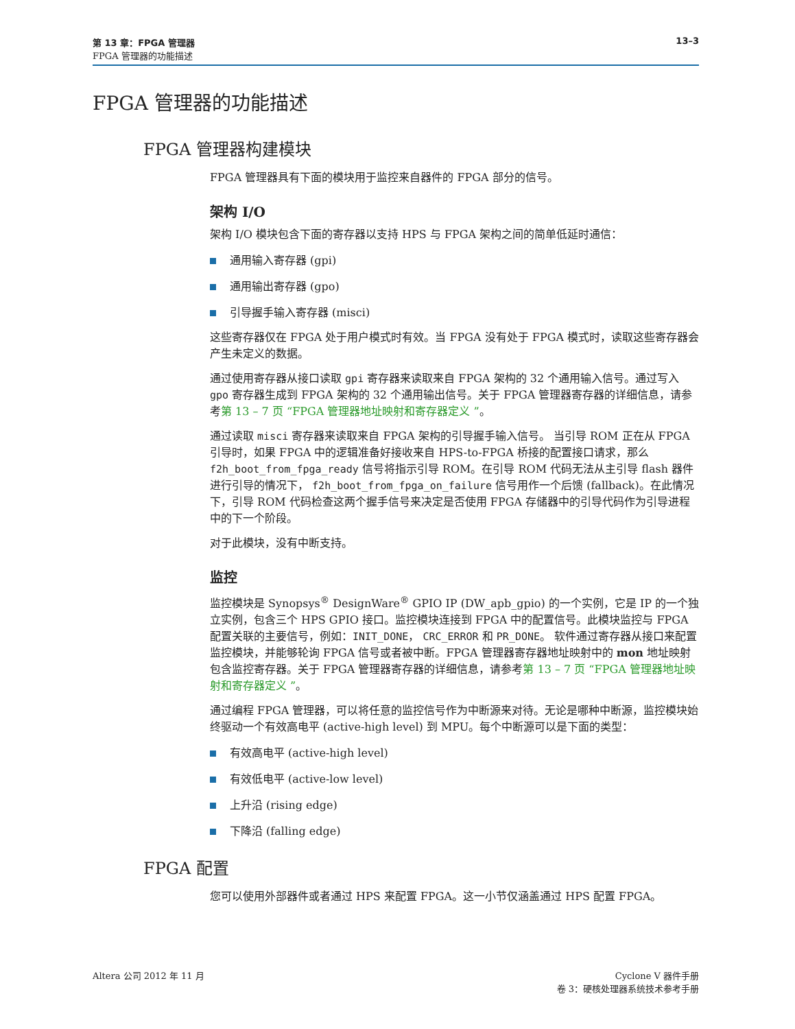13–3 第 13 章：FPGA 管理器
FPGA 管理器的功能描述
FPGA 管理器的功能描述
FPGA 管理器构建模块
FPGA 管理器具有下面的模块用于监控来自器件的 FPGA 部分的信号。
架构 I/O
架构 I/O 模块包含下面的寄存器以支持 HPS 与 FPGA 架构之间的简单低延时通信：
通用输入寄存器 (gpi)
通用输出寄存器 (gpo)
引导握手输入寄存器 (misci)
这些寄存器仅在 FPGA 处于用户模式时有效。当 FPGA 没有处于 FPGA 模式时，读取这些寄存器会产生未定义的数据。
通过使用寄存器从接口读取 gpi 寄存器来读取来自 FPGA 架构的 32 个通用输入信号。通过写入 gpo 寄存器生成到 FPGA 架构的 32 个通用输出信号。关于 FPGA 管理器寄存器的详细信息，请参考第 13 – 7 页 “FPGA 管理器地址映射和寄存器定义 ”。
通过读取 misci 寄存器来读取来自 FPGA 架构的引导握手输入信号。 当引导 ROM 正在从 FPGA 引导时，如果 FPGA 中的逻辑准备好接收来自 HPS-to-FPGA 桥接的配置接口请求，那么 f2h_boot_from_fpga_ready 信号将指示引导 ROM。在引导 ROM 代码无法从主引导 flash 器件进行引导的情况下， f2h_boot_from_fpga_on_failure 信号用作一个后馈 (fallback)。在此情况下，引导 ROM 代码检查这两个握手信号来决定是否使用 FPGA 存储器中的引导代码作为引导进程中的下一个阶段。
对于此模块，没有中断支持。
监控
监控模块是 Synopsys<sup>®</sup> DesignWare<sup>®</sup> GPIO IP (DW_apb_gpio) 的一个实例，它是 IP 的一个独立实例，包含三个 HPS GPIO 接口。监控模块连接到 FPGA 中的配置信号。此模块监控与 FPGA 配置关联的主要信号，例如：INIT_DONE， CRC_ERROR 和 PR_DONE。 软件通过寄存器从接口来配置监控模块，并能够轮询 FPGA 信号或者被中断。FPGA 管理器寄存器地址映射中的 mon 地址映射包含监控寄存器。关于 FPGA 管理器寄存器的详细信息，请参考第 13 – 7 页 “FPGA 管理器地址映射和寄存器定义 ”。
通过编程 FPGA 管理器，可以将任意的监控信号作为中断源来对待。无论是哪种中断源，监控模块始终驱动一个有效高电平 (active-high level) 到 MPU。每个中断源可以是下面的类型：
有效高电平 (active-high level)
有效低电平 (active-low level)
上升沿 (rising edge)
下降沿 (falling edge)
FPGA 配置
您可以使用外部器件或者通过 HPS 来配置 FPGA。这一小节仅涵盖通过 HPS 配置 FPGA。
Altera 公司 2012 年 11 月 Cyclone V 器件手册
卷 3：硬核处理器系统技术参考手册